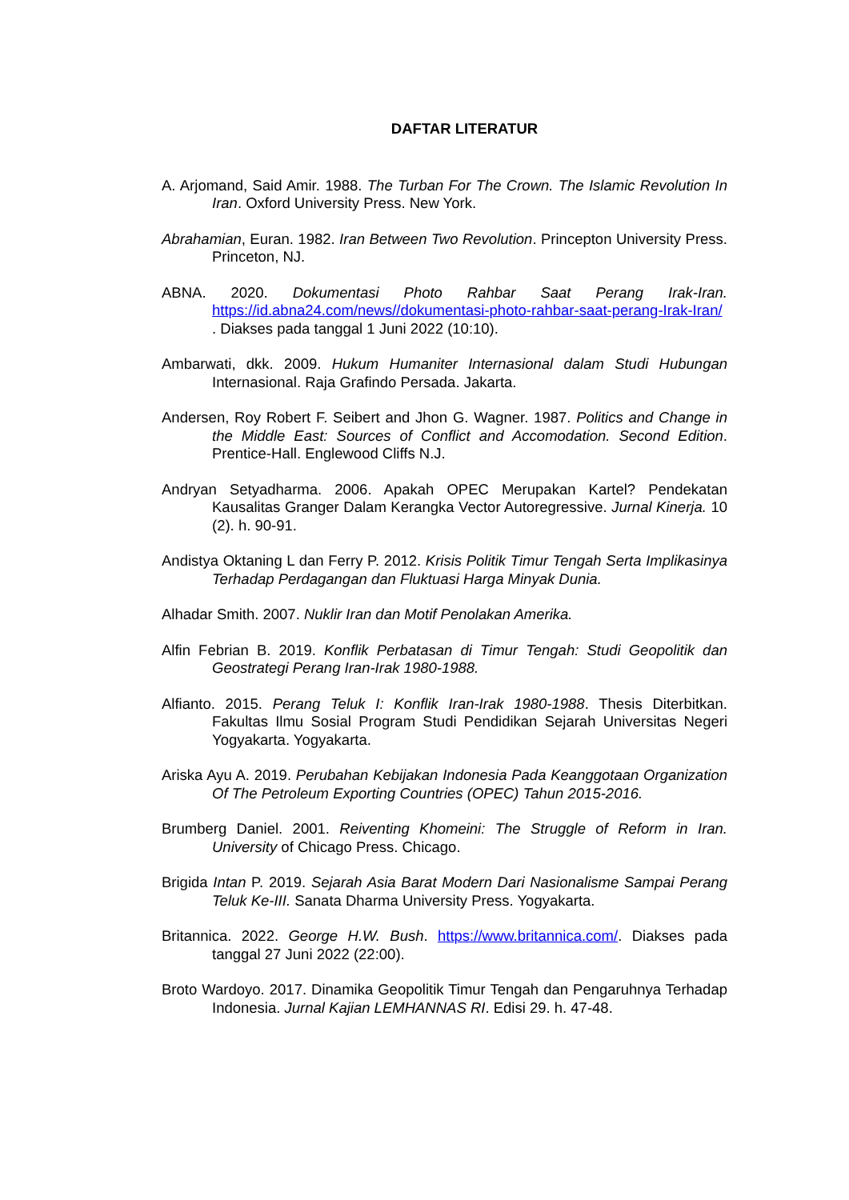DAFTAR LITERATUR
A. Arjomand, Said Amir. 1988. The Turban For The Crown. The Islamic Revolution In Iran. Oxford University Press. New York.
Abrahamian, Euran. 1982. Iran Between Two Revolution. Princepton University Press. Princeton, NJ.
ABNA. 2020. Dokumentasi Photo Rahbar Saat Perang Irak-Iran. https://id.abna24.com/news//dokumentasi-photo-rahbar-saat-perang-Irak-Iran/ . Diakses pada tanggal 1 Juni 2022 (10:10).
Ambarwati, dkk. 2009. Hukum Humaniter Internasional dalam Studi Hubungan Internasional. Raja Grafindo Persada. Jakarta.
Andersen, Roy Robert F. Seibert and Jhon G. Wagner. 1987. Politics and Change in the Middle East: Sources of Conflict and Accomodation. Second Edition. Prentice-Hall. Englewood Cliffs N.J.
Andryan Setyadharma. 2006. Apakah OPEC Merupakan Kartel? Pendekatan Kausalitas Granger Dalam Kerangka Vector Autoregressive. Jurnal Kinerja. 10 (2). h. 90-91.
Andistya Oktaning L dan Ferry P. 2012. Krisis Politik Timur Tengah Serta Implikasinya Terhadap Perdagangan dan Fluktuasi Harga Minyak Dunia.
Alhadar Smith. 2007. Nuklir Iran dan Motif Penolakan Amerika.
Alfin Febrian B. 2019. Konflik Perbatasan di Timur Tengah: Studi Geopolitik dan Geostrategi Perang Iran-Irak 1980-1988.
Alfianto. 2015. Perang Teluk I: Konflik Iran-Irak 1980-1988. Thesis Diterbitkan. Fakultas Ilmu Sosial Program Studi Pendidikan Sejarah Universitas Negeri Yogyakarta. Yogyakarta.
Ariska Ayu A. 2019. Perubahan Kebijakan Indonesia Pada Keanggotaan Organization Of The Petroleum Exporting Countries (OPEC) Tahun 2015-2016.
Brumberg Daniel. 2001. Reiventing Khomeini: The Struggle of Reform in Iran. University of Chicago Press. Chicago.
Brigida Intan P. 2019. Sejarah Asia Barat Modern Dari Nasionalisme Sampai Perang Teluk Ke-III. Sanata Dharma University Press. Yogyakarta.
Britannica. 2022. George H.W. Bush. https://www.britannica.com/. Diakses pada tanggal 27 Juni 2022 (22:00).
Broto Wardoyo. 2017. Dinamika Geopolitik Timur Tengah dan Pengaruhnya Terhadap Indonesia. Jurnal Kajian LEMHANNAS RI. Edisi 29. h. 47-48.